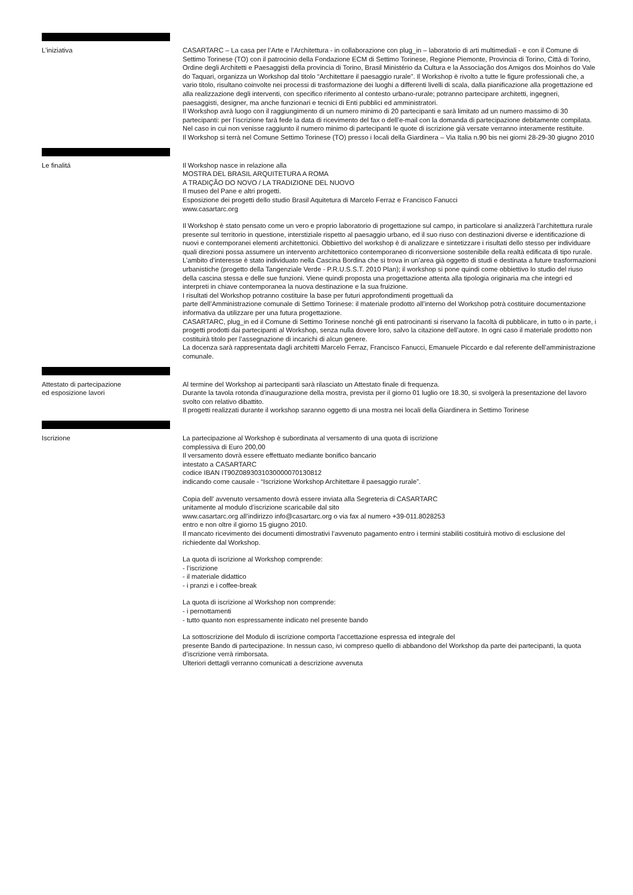L’iniziativa CASARTARC – La casa per l’Arte e l’Architettura - in collaborazione con plug_in – laboratorio di arti multimediali - e con il Comune di Settimo Torinese (TO) con il patrocinio della Fondazione ECM di Settimo Torinese, Regione Piemonte, Provincia di Torino, Città di Torino, Ordine degli Architetti e Paesaggisti della provincia di Torino, Brasil Ministério da Cultura e la Associação dos Amigos dos Moinhos do Vale do Taquari, organizza un Workshop dal titolo “Architettare il paesaggio rurale”. Il Workshop è rivolto a tutte le figure professionali che, a vario titolo, risultano coinvolte nei processi di trasformazione dei luoghi a differenti livelli di scala, dalla pianificazione alla progettazione ed alla realizzazione degli interventi, con specifico riferimento al contesto urbano-rurale; potranno partecipare architetti, ingegneri, paesaggisti, designer, ma anche funzionari e tecnici di Enti pubblici ed amministratori.
Il Workshop avrà luogo con il raggiungimento di un numero minimo di 20 partecipanti e sarà limitato ad un numero massimo di 30 partecipanti: per l’iscrizione farà fede la data di ricevimento del fax o dell’e-mail con la domanda di partecipazione debitamente compilata.
Nel caso in cui non venisse raggiunto il numero minimo di partecipanti le quote di iscrizione già versate verranno interamente restituite.
Il Workshop si terrà nel Comune Settimo Torinese (TO) presso i locali della Giardinera – Via Italia n.90 bis nei giorni 28-29-30 giugno 2010
Le finalitá Il Workshop nasce in relazione alla
MOSTRA DEL BRASIL ARQUITETURA A ROMA
A TRADIÇÃO DO NOVO / LA TRADIZIONE DEL NUOVO
Il museo del Pane e altri progetti.
Esposizione dei progetti dello studio Brasil Aquitetura di Marcelo Ferraz e Francisco Fanucci
www.casartarc.org
Il Workshop è stato pensato come un vero e proprio laboratorio di progettazione sul campo, in particolare si analizzerà l’architettura rurale presente sul territorio in questione, interstiziale rispetto al paesaggio urbano, ed il suo riuso con destinazioni diverse e identificazione di nuovi e contemporanei elementi architettonici. Obbiettivo del workshop è di analizzare e sintetizzare i risultati dello stesso per individuare quali direzioni possa assumere un intervento architettonico contemporaneo di riconversione sostenibile della realtà edificata di tipo rurale.
L’ambito d’interesse è stato individuato nella Cascina Bordina che si trova in un’area già oggetto di studi e destinata a future trasformazioni urbanistiche (progetto della Tangenziale Verde - P.R.U.S.S.T. 2010 Plan); il workshop si pone quindi come obbiettivo lo studio del riuso della cascina stessa e delle sue funzioni. Viene quindi proposta una progettazione attenta alla tipologia originaria ma che integri ed interpreti in chiave contemporanea la nuova destinazione e la sua fruizione.
I risultati del Workshop potranno costituire la base per futuri approfondimenti progettuali da
parte dell’Amministrazione comunale di Settimo Torinese: il materiale prodotto all’interno del Workshop potrà costituire documentazione informativa da utilizzare per una futura progettazione.
CASARTARC, plug_in ed il Comune di Settimo Torinese nonché gli enti patrocinanti si riservano la facoltà di pubblicare, in tutto o in parte, i progetti prodotti dai partecipanti al Workshop, senza nulla dovere loro, salvo la citazione dell’autore. In ogni caso il materiale prodotto non costituirà titolo per l’assegnazione di incarichi di alcun genere.
La docenza sarà rappresentata dagli architetti Marcelo Ferraz, Francisco Fanucci, Emanuele Piccardo e dal referente dell’amministrazione comunale.
Attestato di partecipazione
ed esposizione lavori
Al termine del Workshop ai partecipanti sarà rilasciato un Attestato finale di frequenza.
Durante la tavola rotonda d’inaugurazione della mostra, prevista per il giorno 01 luglio ore 18.30, si svolgerà la presentazione del lavoro svolto con relativo dibattito.
Il progetti realizzati durante il workshop saranno oggetto di una mostra nei locali della Giardinera in Settimo Torinese
Iscrizione La partecipazione al Workshop è subordinata al versamento di una quota di iscrizione
complessiva di Euro 200,00
Il versamento dovrà essere effettuato mediante bonifico bancario
intestato a CASARTARC
codice IBAN IT90Z0893031030000070130812
indicando come causale - “Iscrizione Workshop Architettare il paesaggio rurale”.
Copia dell’ avvenuto versamento dovrà essere inviata alla Segreteria di CASARTARC
unitamente al modulo d’iscrizione scaricabile dal sito
www.casartarc.org all’indirizzo info@casartarc.org o via fax al numero +39-011.8028253
entro e non oltre il giorno 15 giugno 2010.
Il mancato ricevimento dei documenti dimostrativi l’avvenuto pagamento entro i termini stabiliti costituirà motivo di esclusione del richiedente dal Workshop.
La quota di iscrizione al Workshop comprende:
- l’iscrizione
- il materiale didattico
- i pranzi e i coffee-break
La quota di iscrizione al Workshop non comprende:
- i pernottamenti
- tutto quanto non espressamente indicato nel presente bando
La sottoscrizione del Modulo di iscrizione comporta l’accettazione espressa ed integrale del
presente Bando di partecipazione. In nessun caso, ivi compreso quello di abbandono del Workshop da parte dei partecipanti, la quota d’iscrizione verrà rimborsata.
Ulteriori dettagli verranno comunicati a descrizione avvenuta